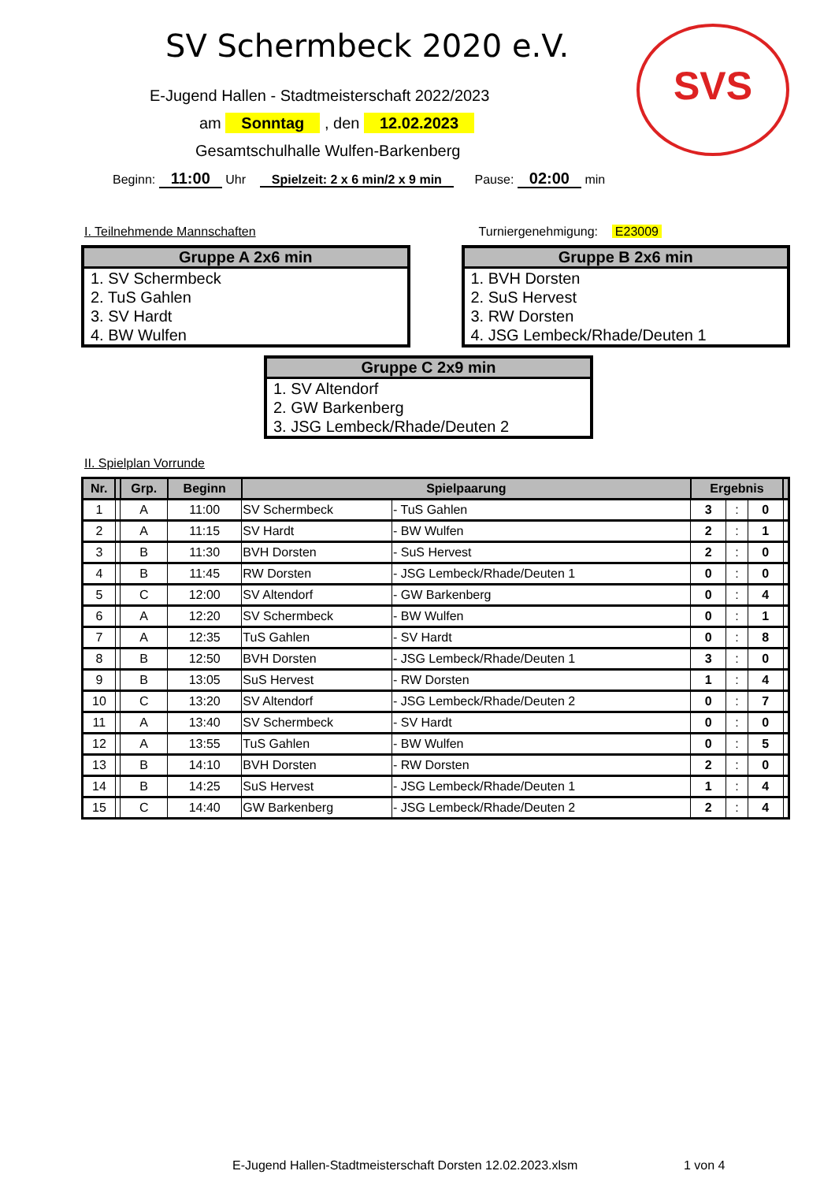SV Schermbeck 2020 e.V. SVS
E-Jugend Hallen - Stadtmeisterschaft 2022/2023
am Sonntag , den 12.02.2023
Gesamtschulhalle Wulfen-Barkenberg
Beginn: 11:00 Uhr Spielzeit: 2 x 6 min/2 x 9 min Pause: 02:00 min
I. Teilnehmende Mannschaften Turniergenehmigung: E23009
Gruppe A 2x6 min
1. SV Schermbeck
2. TuS Gahlen
3. SV Hardt
4. BW Wulfen
Gruppe B 2x6 min
1. BVH Dorsten
2. SuS Hervest
3. RW Dorsten
4. JSG Lembeck/Rhade/Deuten 1
Gruppe C 2x9 min
1. SV Altendorf
2. GW Barkenberg
3. JSG Lembeck/Rhade/Deuten 2
II. Spielplan Vorrunde
| Nr. | | Grp. | Beginn | Spielpaarung | | Ergebnis | | | |
| --- | --- | --- | --- | --- | --- | --- | --- | --- | --- |
| 1 | | A | 11:00 | SV Schermbeck | - TuS Gahlen | 3 | : | 0 | |
| 2 | | A | 11:15 | SV Hardt | - BW Wulfen | 2 | : | 1 | |
| 3 | | B | 11:30 | BVH Dorsten | - SuS Hervest | 2 | : | 0 | |
| 4 | | B | 11:45 | RW Dorsten | - JSG Lembeck/Rhade/Deuten 1 | 0 | : | 0 | |
| 5 | | C | 12:00 | SV Altendorf | - GW Barkenberg | 0 | : | 4 | |
| 6 | | A | 12:20 | SV Schermbeck | - BW Wulfen | 0 | : | 1 | |
| 7 | | A | 12:35 | TuS Gahlen | - SV Hardt | 0 | : | 8 | |
| 8 | | B | 12:50 | BVH Dorsten | - JSG Lembeck/Rhade/Deuten 1 | 3 | : | 0 | |
| 9 | | B | 13:05 | SuS Hervest | - RW Dorsten | 1 | : | 4 | |
| 10 | | C | 13:20 | SV Altendorf | - JSG Lembeck/Rhade/Deuten 2 | 0 | : | 7 | |
| 11 | | A | 13:40 | SV Schermbeck | - SV Hardt | 0 | : | 0 | |
| 12 | | A | 13:55 | TuS Gahlen | - BW Wulfen | 0 | : | 5 | |
| 13 | | B | 14:10 | BVH Dorsten | - RW Dorsten | 2 | : | 0 | |
| 14 | | B | 14:25 | SuS Hervest | - JSG Lembeck/Rhade/Deuten 1 | 1 | : | 4 | |
| 15 | | C | 14:40 | GW Barkenberg | - JSG Lembeck/Rhade/Deuten 2 | 2 | : | 4 | |
E-Jugend Hallen-Stadtmeisterschaft Dorsten 12.02.2023.xlsm 1 von 4